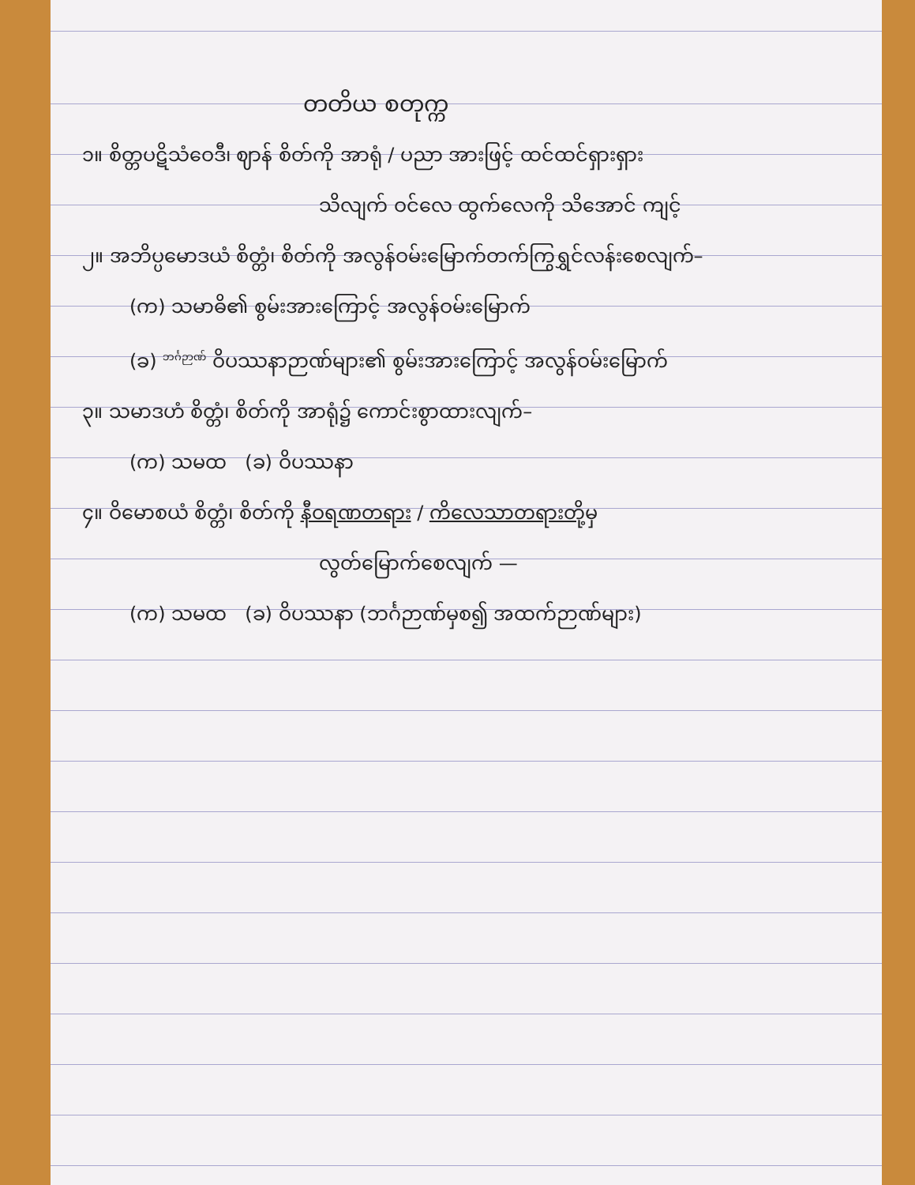တတိယ စတုက္က
၁။ စိတ္တပဋိသံဝေဒီ၊ ဈာန် စိတ်ကို အာရုံ / ပညာ အားဖြင့် ထင်ထင်ရှားရှား
သိလျက် ဝင်လေ ထွက်လေကို သိအောင် ကျင့်
၂။ အဘိပ္ပမောဒယံ စိတ္တံ၊ စိတ်ကို အလွန်ဝမ်းမြောက်တက်ကြွရွှင်လန်းစေလျက်–
(က) သမာဓိ၏ စွမ်းအားကြောင့် အလွန်ဝမ်းမြောက်
(ခ) <sup>ဘင်္ဂဉာဏ်</sup> ဝိပဿနာဉာဏ်များ၏ စွမ်းအားကြောင့် အလွန်ဝမ်းမြောက်
၃။ သမာဒဟံ စိတ္တံ၊ စိတ်ကို အာရုံ၌ ကောင်းစွာထားလျက်–
(က) သမထ (ခ) ဝိပဿနာ
၄။ ဝိမောစယံ စိတ္တံ၊ စိတ်ကို နီဝရဏတရား / ကိလေသာတရားတို့မှ
လွတ်မြောက်စေလျက် —
(က) သမထ (ခ) ဝိပဿနာ (ဘင်္ဂဉာဏ်မှစ၍ အထက်ဉာဏ်များ)